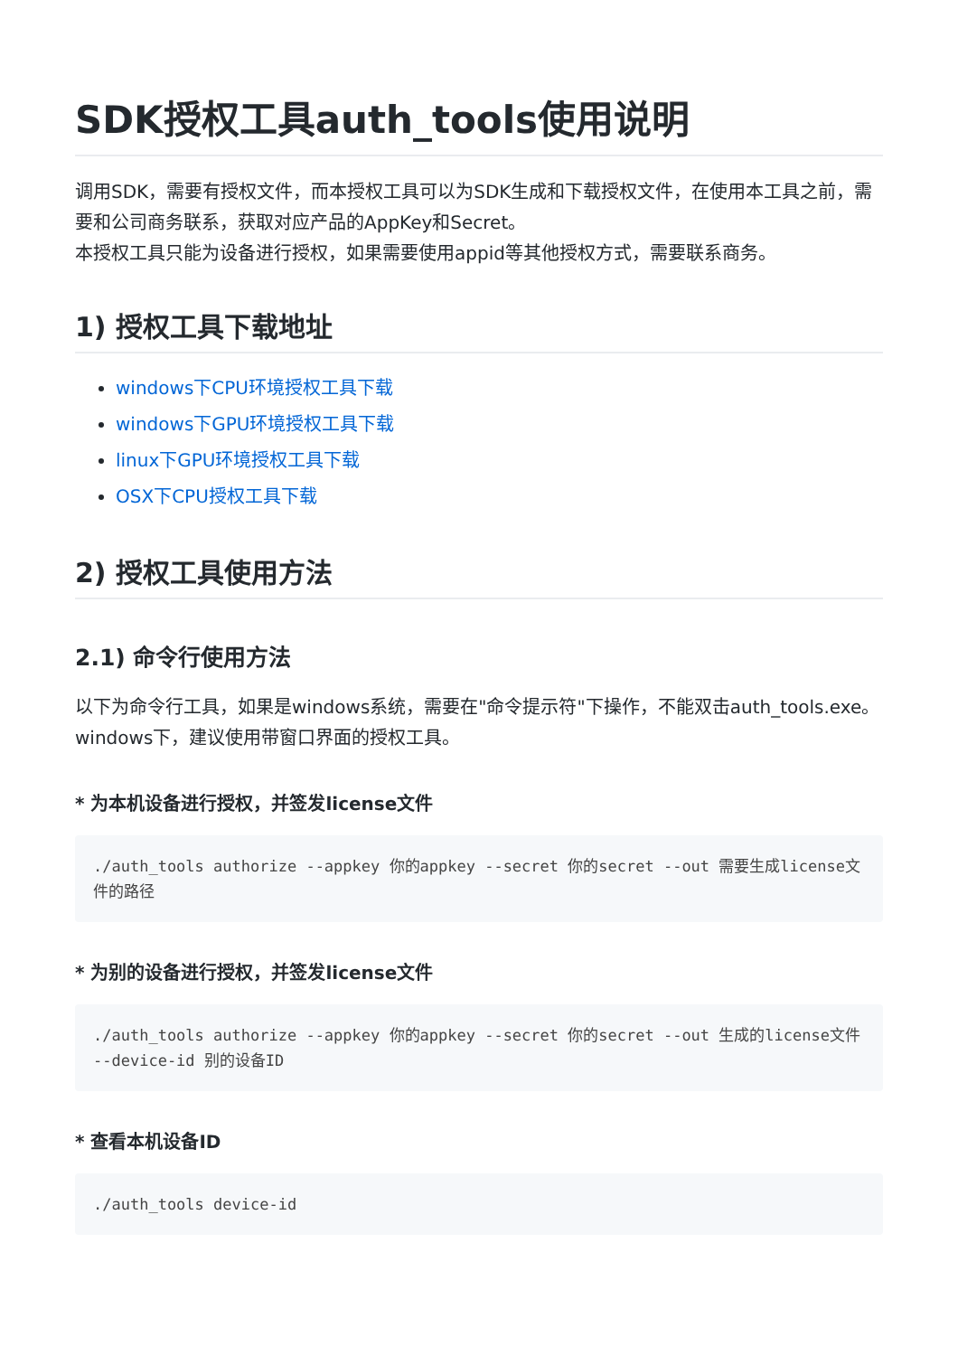SDK授权工具auth_tools使用说明
调用SDK，需要有授权文件，而本授权工具可以为SDK生成和下载授权文件，在使用本工具之前，需要和公司商务联系，获取对应产品的AppKey和Secret。
本授权工具只能为设备进行授权，如果需要使用appid等其他授权方式，需要联系商务。
1) 授权工具下载地址
windows下CPU环境授权工具下载
windows下GPU环境授权工具下载
linux下GPU环境授权工具下载
OSX下CPU授权工具下载
2) 授权工具使用方法
2.1) 命令行使用方法
以下为命令行工具，如果是windows系统，需要在"命令提示符"下操作，不能双击auth_tools.exe。
windows下，建议使用带窗口界面的授权工具。
* 为本机设备进行授权，并签发license文件
./auth_tools authorize --appkey 你的appkey --secret 你的secret --out 需要生成license文件的路径
* 为别的设备进行授权，并签发license文件
./auth_tools authorize --appkey 你的appkey --secret 你的secret --out 生成的license文件 --device-id 别的设备ID
* 查看本机设备ID
./auth_tools device-id